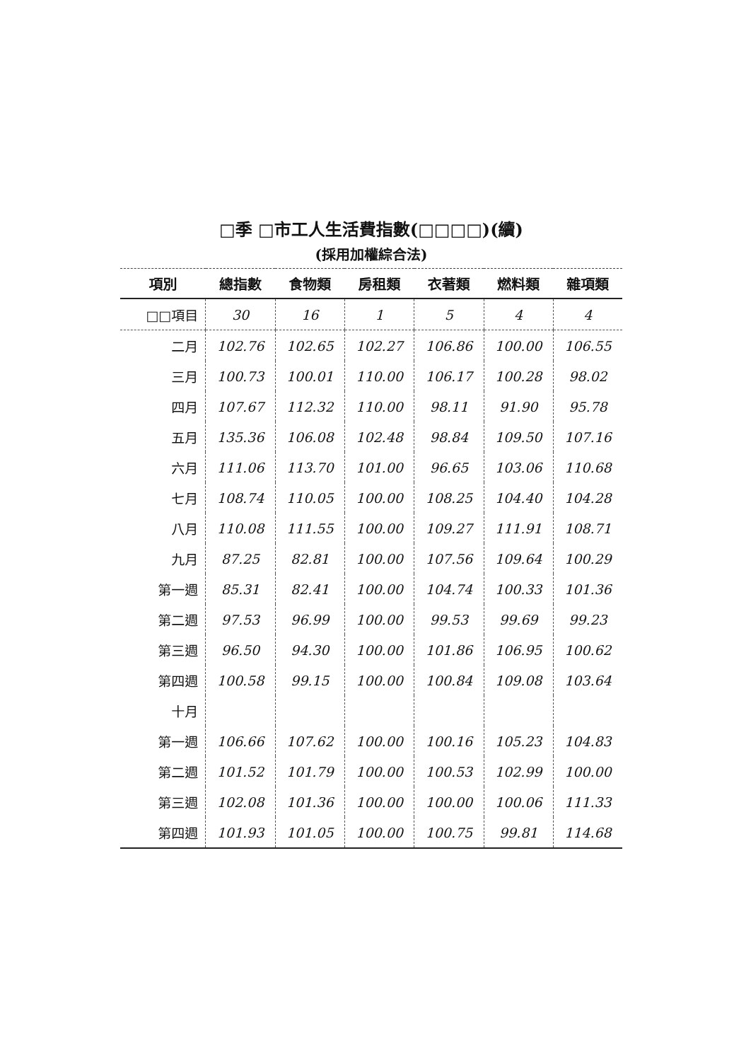□季 □市工人生活費指數(□□□□)(續)
(採用加權綜合法)
| 項別 | 總指數 | 食物類 | 房租類 | 衣著類 | 燃料類 | 雜項類 |
| --- | --- | --- | --- | --- | --- | --- |
| □□項目 | 30 | 16 | 1 | 5 | 4 | 4 |
| 二月 | 102.76 | 102.65 | 102.27 | 106.86 | 100.00 | 106.55 |
| 三月 | 100.73 | 100.01 | 110.00 | 106.17 | 100.28 | 98.02 |
| 四月 | 107.67 | 112.32 | 110.00 | 98.11 | 91.90 | 95.78 |
| 五月 | 135.36 | 106.08 | 102.48 | 98.84 | 109.50 | 107.16 |
| 六月 | 111.06 | 113.70 | 101.00 | 96.65 | 103.06 | 110.68 |
| 七月 | 108.74 | 110.05 | 100.00 | 108.25 | 104.40 | 104.28 |
| 八月 | 110.08 | 111.55 | 100.00 | 109.27 | 111.91 | 108.71 |
| 九月 | 87.25 | 82.81 | 100.00 | 107.56 | 109.64 | 100.29 |
| 第一週 | 85.31 | 82.41 | 100.00 | 104.74 | 100.33 | 101.36 |
| 第二週 | 97.53 | 96.99 | 100.00 | 99.53 | 99.69 | 99.23 |
| 第三週 | 96.50 | 94.30 | 100.00 | 101.86 | 106.95 | 100.62 |
| 第四週 | 100.58 | 99.15 | 100.00 | 100.84 | 109.08 | 103.64 |
| 十月 | | | | | | |
| 第一週 | 106.66 | 107.62 | 100.00 | 100.16 | 105.23 | 104.83 |
| 第二週 | 101.52 | 101.79 | 100.00 | 100.53 | 102.99 | 100.00 |
| 第三週 | 102.08 | 101.36 | 100.00 | 100.00 | 100.06 | 111.33 |
| 第四週 | 101.93 | 101.05 | 100.00 | 100.75 | 99.81 | 114.68 |